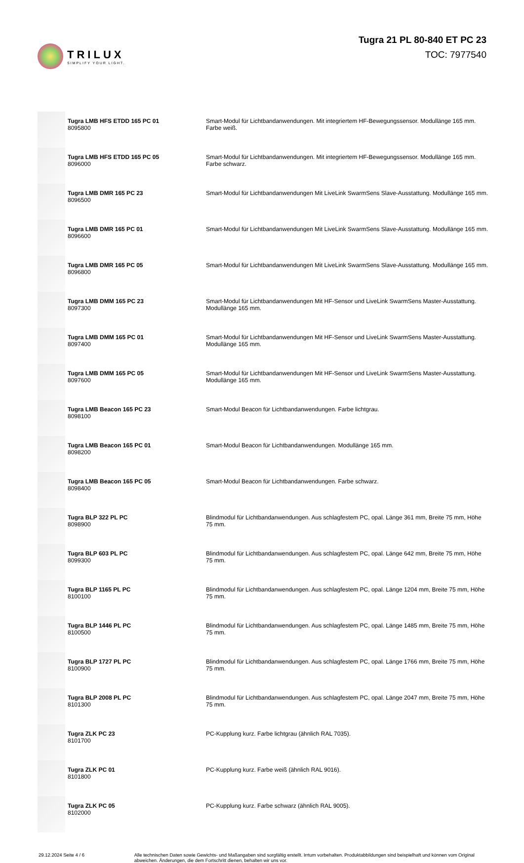TRILUX
SIMPLIFY YOUR LIGHT.
Tugra 21 PL 80-840 ET PC 23
TOC: 7977540
| | Tugra LMB HFS ETDD 165 PC 01 8095800 | Smart-Modul für Lichtbandanwendungen. Mit integriertem HF-Bewegungssensor. Modullänge 165 mm. Farbe weiß. |
| | Tugra LMB HFS ETDD 165 PC 05 8096000 | Smart-Modul für Lichtbandanwendungen. Mit integriertem HF-Bewegungssensor. Modullänge 165 mm. Farbe schwarz. |
| | Tugra LMB DMR 165 PC 23 8096500 | Smart-Modul für Lichtbandanwendungen Mit LiveLink SwarmSens Slave-Ausstattung. Modullänge 165 mm. |
| | Tugra LMB DMR 165 PC 01 8096600 | Smart-Modul für Lichtbandanwendungen Mit LiveLink SwarmSens Slave-Ausstattung. Modullänge 165 mm. |
| | Tugra LMB DMR 165 PC 05 8096800 | Smart-Modul für Lichtbandanwendungen Mit LiveLink SwarmSens Slave-Ausstattung. Modullänge 165 mm. |
| | Tugra LMB DMM 165 PC 23 8097300 | Smart-Modul für Lichtbandanwendungen Mit HF-Sensor und LiveLink SwarmSens Master-Ausstattung. Modullänge 165 mm. |
| | Tugra LMB DMM 165 PC 01 8097400 | Smart-Modul für Lichtbandanwendungen Mit HF-Sensor und LiveLink SwarmSens Master-Ausstattung. Modullänge 165 mm. |
| | Tugra LMB DMM 165 PC 05 8097600 | Smart-Modul für Lichtbandanwendungen Mit HF-Sensor und LiveLink SwarmSens Master-Ausstattung. Modullänge 165 mm. |
| | Tugra LMB Beacon 165 PC 23 8098100 | Smart-Modul Beacon für Lichtbandanwendungen. Farbe lichtgrau. |
| | Tugra LMB Beacon 165 PC 01 8098200 | Smart-Modul Beacon für Lichtbandanwendungen. Modullänge 165 mm. |
| | Tugra LMB Beacon 165 PC 05 8098400 | Smart-Modul Beacon für Lichtbandanwendungen. Farbe schwarz. |
| | Tugra BLP 322 PL PC 8098900 | Blindmodul für Lichtbandanwendungen. Aus schlagfestem PC, opal. Länge 361 mm, Breite 75 mm, Höhe 75 mm. |
| | Tugra BLP 603 PL PC 8099300 | Blindmodul für Lichtbandanwendungen. Aus schlagfestem PC, opal. Länge 642 mm, Breite 75 mm, Höhe 75 mm. |
| | Tugra BLP 1165 PL PC 8100100 | Blindmodul für Lichtbandanwendungen. Aus schlagfestem PC, opal. Länge 1204 mm, Breite 75 mm, Höhe 75 mm. |
| | Tugra BLP 1446 PL PC 8100500 | Blindmodul für Lichtbandanwendungen. Aus schlagfestem PC, opal. Länge 1485 mm, Breite 75 mm, Höhe 75 mm. |
| | Tugra BLP 1727 PL PC 8100900 | Blindmodul für Lichtbandanwendungen. Aus schlagfestem PC, opal. Länge 1766 mm, Breite 75 mm, Höhe 75 mm. |
| | Tugra BLP 2008 PL PC 8101300 | Blindmodul für Lichtbandanwendungen. Aus schlagfestem PC, opal. Länge 2047 mm, Breite 75 mm, Höhe 75 mm. |
| | Tugra ZLK PC 23 8101700 | PC-Kupplung kurz. Farbe lichtgrau (ähnlich RAL 7035). |
| | Tugra ZLK PC 01 8101800 | PC-Kupplung kurz. Farbe weiß (ähnlich RAL 9016). |
| | Tugra ZLK PC 05 8102000 | PC-Kupplung kurz. Farbe schwarz (ähnlich RAL 9005). |
29.12.2024 Seite 4 / 6 Alle technischen Daten sowie Gewichts- und Maßangaben sind sorgfältig erstellt. Irrtum vorbehalten. Produktabbildungen sind beispielhaft und können vom Original abweichen. Änderungen, die dem Fortschritt dienen, behalten wir uns vor.